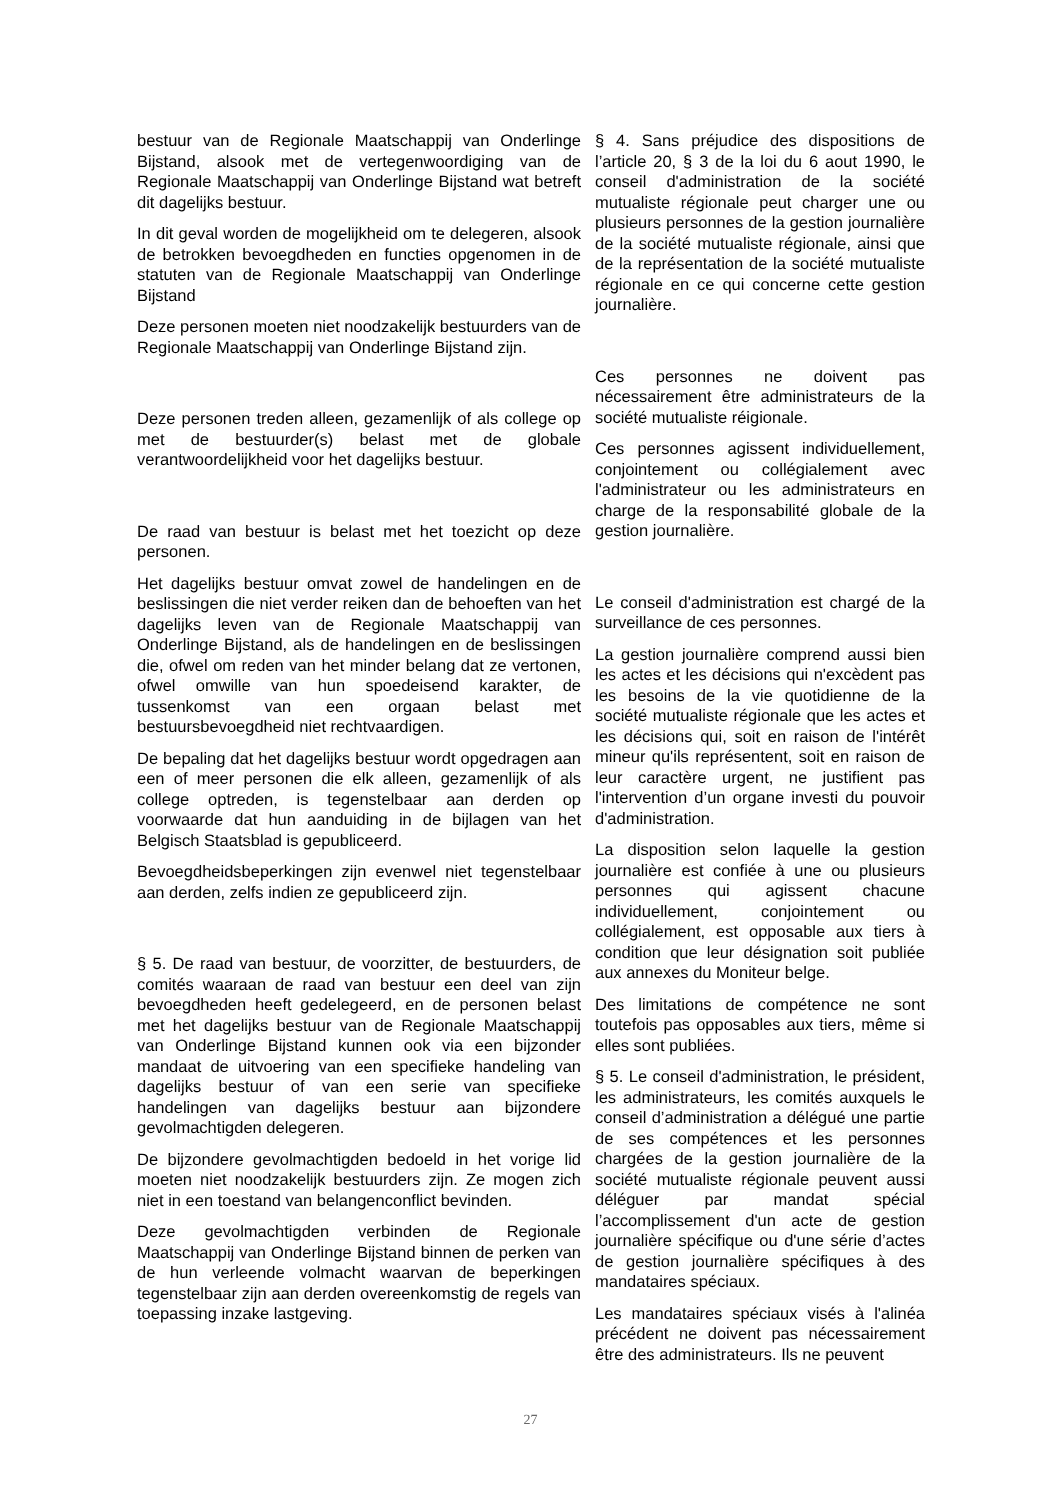bestuur van de Regionale Maatschappij van Onderlinge Bijstand, alsook met de vertegenwoordiging van de Regionale Maatschappij van Onderlinge Bijstand wat betreft dit dagelijks bestuur.
In dit geval worden de mogelijkheid om te delegeren, alsook de betrokken bevoegdheden en functies opgenomen in de statuten van de Regionale Maatschappij van Onderlinge Bijstand
Deze personen moeten niet noodzakelijk bestuurders van de Regionale Maatschappij van Onderlinge Bijstand zijn.
Deze personen treden alleen, gezamenlijk of als college op met de bestuurder(s) belast met de globale verantwoordelijkheid voor het dagelijks bestuur.
De raad van bestuur is belast met het toezicht op deze personen.
Het dagelijks bestuur omvat zowel de handelingen en de beslissingen die niet verder reiken dan de behoeften van het dagelijks leven van de Regionale Maatschappij van Onderlinge Bijstand, als de handelingen en de beslissingen die, ofwel om reden van het minder belang dat ze vertonen, ofwel omwille van hun spoedeisend karakter, de tussenkomst van een orgaan belast met bestuursbevoegdheid niet rechtvaardigen.
De bepaling dat het dagelijks bestuur wordt opgedragen aan een of meer personen die elk alleen, gezamenlijk of als college optreden, is tegenstelbaar aan derden op voorwaarde dat hun aanduiding in de bijlagen van het Belgisch Staatsblad is gepubliceerd.
Bevoegdheidsbeperkingen zijn evenwel niet tegenstelbaar aan derden, zelfs indien ze gepubliceerd zijn.
§ 5. De raad van bestuur, de voorzitter, de bestuurders, de comités waaraan de raad van bestuur een deel van zijn bevoegdheden heeft gedelegeerd, en de personen belast met het dagelijks bestuur van de Regionale Maatschappij van Onderlinge Bijstand kunnen ook via een bijzonder mandaat de uitvoering van een specifieke handeling van dagelijks bestuur of van een serie van specifieke handelingen van dagelijks bestuur aan bijzondere gevolmachtigden delegeren.
De bijzondere gevolmachtigden bedoeld in het vorige lid moeten niet noodzakelijk bestuurders zijn. Ze mogen zich niet in een toestand van belangenconflict bevinden.
Deze gevolmachtigden verbinden de Regionale Maatschappij van Onderlinge Bijstand binnen de perken van de hun verleende volmacht waarvan de beperkingen tegenstelbaar zijn aan derden overeenkomstig de regels van toepassing inzake lastgeving.
§ 4. Sans préjudice des dispositions de l’article 20, § 3 de la loi du 6 aout 1990, le conseil d'administration de la société mutualiste régionale peut charger une ou plusieurs personnes de la gestion journalière de la société mutualiste régionale, ainsi que de la représentation de la société mutualiste régionale en ce qui concerne cette gestion journalière.
Ces personnes ne doivent pas nécessairement être administrateurs de la société mutualiste réigionale.
Ces personnes agissent individuellement, conjointement ou collégialement avec l'administrateur ou les administrateurs en charge de la responsabilité globale de la gestion journalière.
Le conseil d'administration est chargé de la surveillance de ces personnes.
La gestion journalière comprend aussi bien les actes et les décisions qui n'excèdent pas les besoins de la vie quotidienne de la société mutualiste régionale que les actes et les décisions qui, soit en raison de l'intérêt mineur qu'ils représentent, soit en raison de leur caractère urgent, ne justifient pas l'intervention d’un organe investi du pouvoir d'administration.
La disposition selon laquelle la gestion journalière est confiée à une ou plusieurs personnes qui agissent chacune individuellement, conjointement ou collégialement, est opposable aux tiers à condition que leur désignation soit publiée aux annexes du Moniteur belge.
Des limitations de compétence ne sont toutefois pas opposables aux tiers, même si elles sont publiées.
§ 5. Le conseil d'administration, le président, les administrateurs, les comités auxquels le conseil d’administration a délégué une partie de ses compétences et les personnes chargées de la gestion journalière de la société mutualiste régionale peuvent aussi déléguer par mandat spécial l’accomplissement d'un acte de gestion journalière spécifique ou d'une série d’actes de gestion journalière spécifiques à des mandataires spéciaux.
Les mandataires spéciaux visés à l'alinéa précédent ne doivent pas nécessairement être des administrateurs. Ils ne peuvent
27